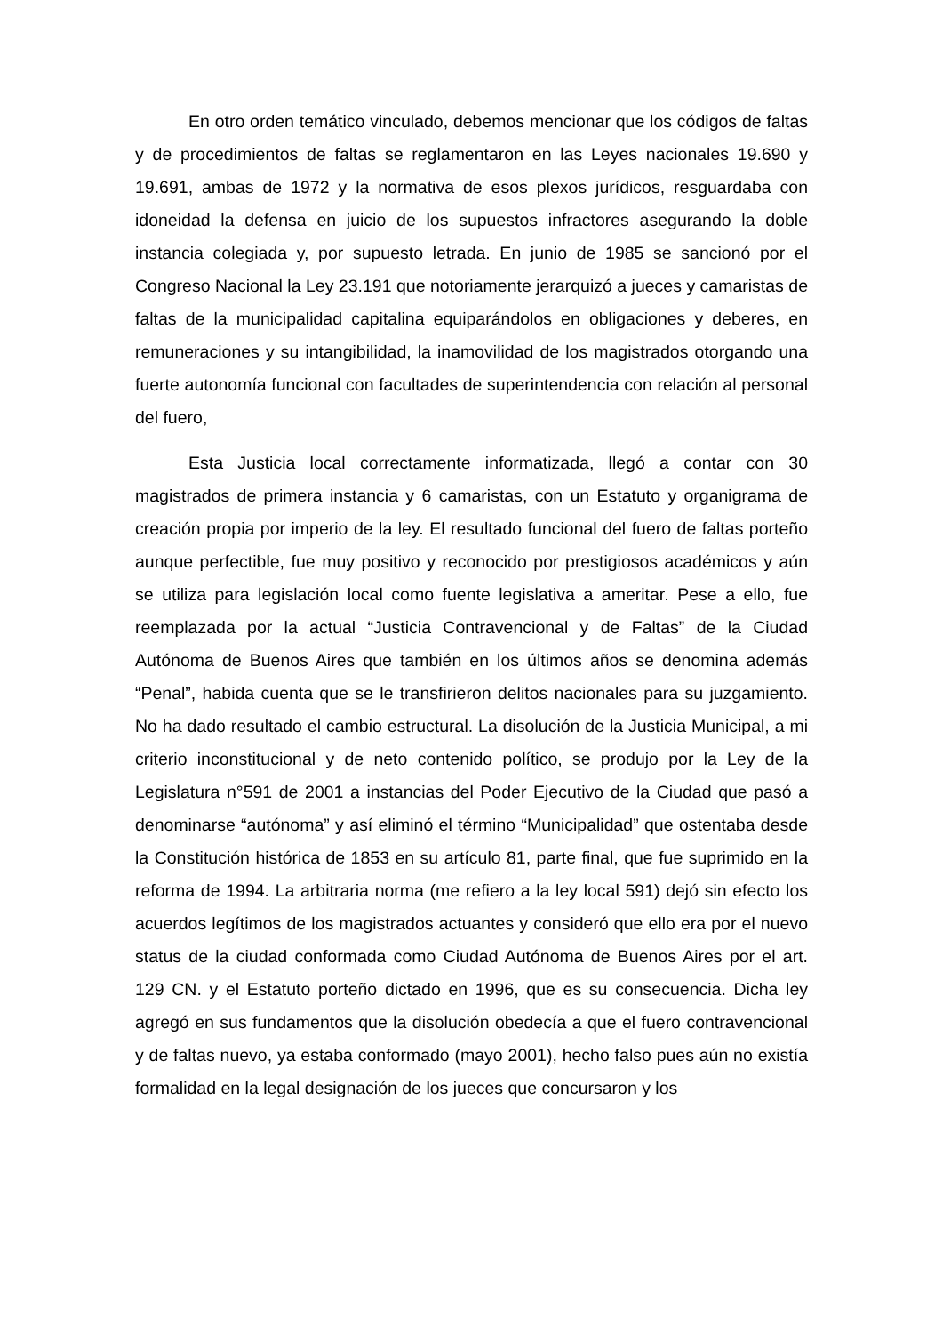En otro orden temático vinculado, debemos mencionar que los códigos de faltas y de procedimientos de faltas se reglamentaron en las Leyes nacionales 19.690 y 19.691, ambas de 1972 y la normativa de esos plexos jurídicos, resguardaba con idoneidad la defensa en juicio de los supuestos infractores asegurando la doble instancia colegiada y, por supuesto letrada. En junio de 1985 se sancionó por el Congreso Nacional la Ley 23.191 que notoriamente jerarquizó a jueces y camaristas de faltas de la municipalidad capitalina equiparándolos en obligaciones y deberes, en remuneraciones y su intangibilidad, la inamovilidad de los magistrados otorgando una fuerte autonomía funcional con facultades de superintendencia con relación al personal del fuero,
Esta Justicia local correctamente informatizada, llegó a contar con 30 magistrados de primera instancia y 6 camaristas, con un Estatuto y organigrama de creación propia por imperio de la ley. El resultado funcional del fuero de faltas porteño aunque perfectible, fue muy positivo y reconocido por prestigiosos académicos y aún se utiliza para legislación local como fuente legislativa a ameritar. Pese a ello, fue reemplazada por la actual “Justicia Contravencional y de Faltas” de la Ciudad Autónoma de Buenos Aires que también en los últimos años se denomina además “Penal”, habida cuenta que se le transfirieron delitos nacionales para su juzgamiento. No ha dado resultado el cambio estructural. La disolución de la Justicia Municipal, a mi criterio inconstitucional y de neto contenido político, se produjo por la Ley de la Legislatura n°591 de 2001 a instancias del Poder Ejecutivo de la Ciudad que pasó a denominarse “autónoma” y así eliminó el término “Municipalidad” que ostentaba desde la Constitución histórica de 1853 en su artículo 81, parte final, que fue suprimido en la reforma de 1994. La arbitraria norma (me refiero a la ley local 591) dejó sin efecto los acuerdos legítimos de los magistrados actuantes y consideró que ello era por el nuevo status de la ciudad conformada como Ciudad Autónoma de Buenos Aires por el art. 129 CN. y el Estatuto porteño dictado en 1996, que es su consecuencia. Dicha ley agregó en sus fundamentos que la disolución obedecía a que el fuero contravencional y de faltas nuevo, ya estaba conformado (mayo 2001), hecho falso pues aún no existía formalidad en la legal designación de los jueces que concursaron y los